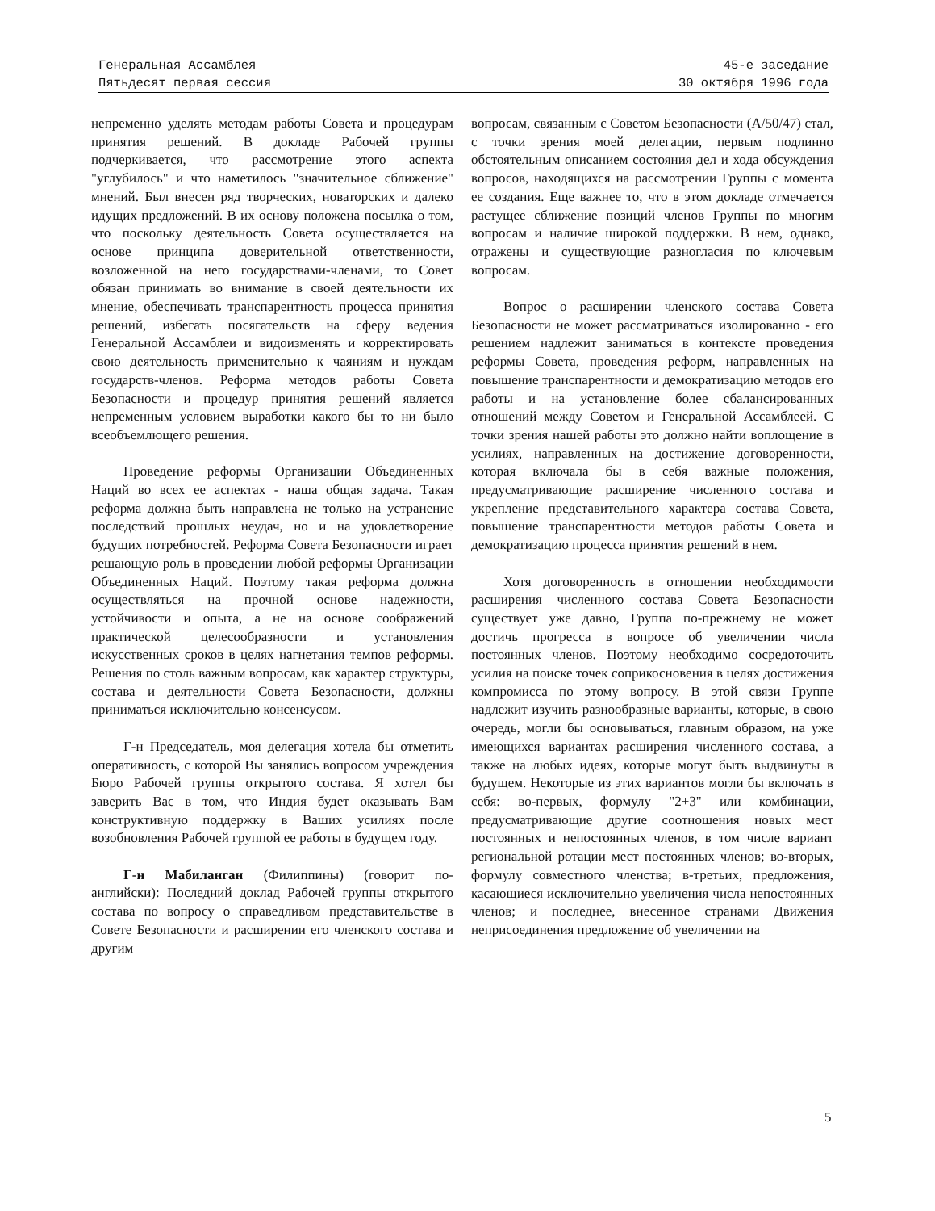Генеральная Ассамблея
Пятьдесят первая сессия
45-е заседание
30 октября 1996 года
непременно уделять методам работы Совета и процедурам принятия решений. В докладе Рабочей группы подчеркивается, что рассмотрение этого аспекта "углубилось" и что наметилось "значительное сближение" мнений. Был внесен ряд творческих, новаторских и далеко идущих предложений. В их основу положена посылка о том, что поскольку деятельность Совета осуществляется на основе принципа доверительной ответственности, возложенной на него государствами-членами, то Совет обязан принимать во внимание в своей деятельности их мнение, обеспечивать транспарентность процесса принятия решений, избегать посягательств на сферу ведения Генеральной Ассамблеи и видоизменять и корректировать свою деятельность применительно к чаяниям и нуждам государств-членов. Реформа методов работы Совета Безопасности и процедур принятия решений является непременным условием выработки какого бы то ни было всеобъемлющего решения.
Проведение реформы Организации Объединенных Наций во всех ее аспектах - наша общая задача. Такая реформа должна быть направлена не только на устранение последствий прошлых неудач, но и на удовлетворение будущих потребностей. Реформа Совета Безопасности играет решающую роль в проведении любой реформы Организации Объединенных Наций. Поэтому такая реформа должна осуществляться на прочной основе надежности, устойчивости и опыта, а не на основе соображений практической целесообразности и установления искусственных сроков в целях нагнетания темпов реформы. Решения по столь важным вопросам, как характер структуры, состава и деятельности Совета Безопасности, должны приниматься исключительно консенсусом.
Г-н Председатель, моя делегация хотела бы отметить оперативность, с которой Вы занялись вопросом учреждения Бюро Рабочей группы открытого состава. Я хотел бы заверить Вас в том, что Индия будет оказывать Вам конструктивную поддержку в Ваших усилиях после возобновления Рабочей группой ее работы в будущем году.
Г-н Мабиланган (Филиппины) (говорит по-английски): Последний доклад Рабочей группы открытого состава по вопросу о справедливом представительстве в Совете Безопасности и расширении его членского состава и другим
вопросам, связанным с Советом Безопасности (A/50/47) стал, с точки зрения моей делегации, первым подлинно обстоятельным описанием состояния дел и хода обсуждения вопросов, находящихся на рассмотрении Группы с момента ее создания. Еще важнее то, что в этом докладе отмечается растущее сближение позиций членов Группы по многим вопросам и наличие широкой поддержки. В нем, однако, отражены и существующие разногласия по ключевым вопросам.
Вопрос о расширении членского состава Совета Безопасности не может рассматриваться изолированно - его решением надлежит заниматься в контексте проведения реформы Совета, проведения реформ, направленных на повышение транспарентности и демократизацию методов его работы и на установление более сбалансированных отношений между Советом и Генеральной Ассамблеей. С точки зрения нашей работы это должно найти воплощение в усилиях, направленных на достижение договоренности, которая включала бы в себя важные положения, предусматривающие расширение численного состава и укрепление представительного характера состава Совета, повышение транспарентности методов работы Совета и демократизацию процесса принятия решений в нем.
Хотя договоренность в отношении необходимости расширения численного состава Совета Безопасности существует уже давно, Группа по-прежнему не может достичь прогресса в вопросе об увеличении числа постоянных членов. Поэтому необходимо сосредоточить усилия на поиске точек соприкосновения в целях достижения компромисса по этому вопросу. В этой связи Группе надлежит изучить разнообразные варианты, которые, в свою очередь, могли бы основываться, главным образом, на уже имеющихся вариантах расширения численного состава, а также на любых идеях, которые могут быть выдвинуты в будущем. Некоторые из этих вариантов могли бы включать в себя: во-первых, формулу "2+3" или комбинации, предусматривающие другие соотношения новых мест постоянных и непостоянных членов, в том числе вариант региональной ротации мест постоянных членов; во-вторых, формулу совместного членства; в-третьих, предложения, касающиеся исключительно увеличения числа непостоянных членов; и последнее, внесенное странами Движения неприсоединения предложение об увеличении на
5